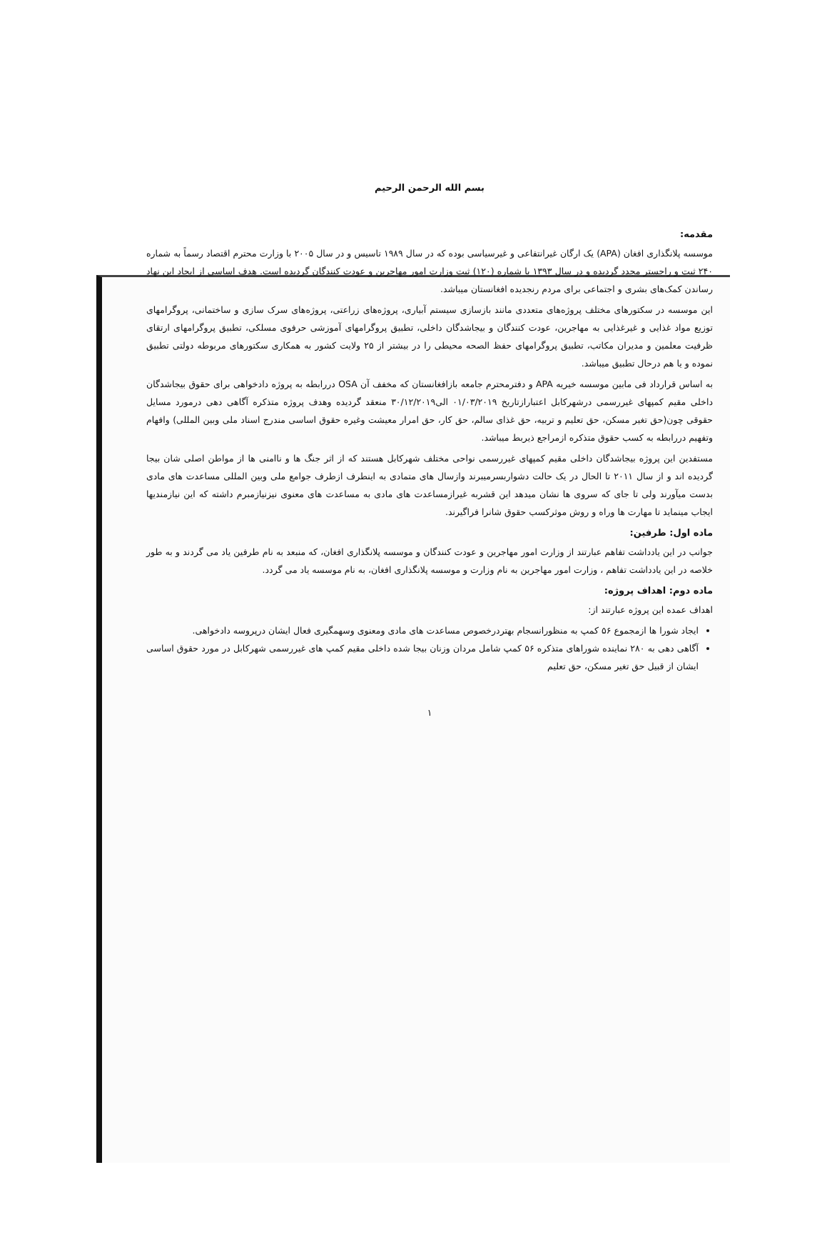بسم الله الرحمن الرحیم
مقدمه:
موسسه پلانگذاری افغان (APA) یک ارگان غیرانتفاعی و غیرسیاسی بوده که در سال ۱۹۸۹ تاسیس و در سال ۲۰۰۵ با وزارت محترم اقتصاد رسماً به شماره ۲۴۰ ثبت و راجستر مجدد گردیده و در سال ۱۳۹۳ با شماره (۱۲۰) ثبت وزارت امور مهاجرین و عودت کنندگان گردیده است. هدف اساسی از ایجاد این نهاد رساندن کمک‌های بشری و اجتماعی برای مردم رنجدیده افغانستان میباشد.
این موسسه در سکتورهای مختلف پروژه‌های متعددی مانند بازسازی سیستم آبیاری، پروژه‌های زراعتی، پروژه‌های سرک سازی و ساختمانی، پروگرامهای توزیع مواد غذایی و غیرغذایی به مهاجرین، عودت کنندگان و بیجاشدگان داخلی، تطبیق پروگرامهای آموزشی حرفوی مسلکی، تطبیق پروگرامهای ارتقای ظرفیت معلمین و مدیران مکاتب، تطبیق پروگرامهای حفظ الصحه محیطی را در بیشتر از ۲۵ ولایت کشور به همکاری سکتورهای مربوطه دولتی تطبیق نموده و یا هم درحال تطبیق میباشد.
به اساس قرارداد فی مابین موسسه خیریه APA و دفترمحترم جامعه بازافغانستان که مخفف آن OSA دررابطه به پروژه دادخواهی برای حقوق بیجاشدگان داخلی مقیم کمپهای غیررسمی درشهرکابل اعتبارازتاریخ ۰۱/۰۳/۲۰۱۹ الی۳۰/۱۲/۲۰۱۹ منعقد گردیده وهدف پروژه متذکره آگاهی دهی درمورد مسایل حقوقی چون(حق تغیر مسکن، حق تعلیم و تربیه، حق غذای سالم، حق کار، حق امرار معیشت وغیره حقوق اساسی مندرج اسناد ملی وبین المللی) وافهام وتفهیم دررابطه به کسب حقوق متذکره ازمراجع ذیربط میباشد.
مستفدین این پروژه بیجاشدگان داخلی مقیم کمپهای غیررسمی نواحی مختلف شهرکابل هستند که از اثر جنگ ها و ناامنی ها از مواطن اصلی شان بیجا گردیده اند و از سال ۲۰۱۱ تا الحال در یک حالت دشواربسرمیبرند وازسال های متمادی به اینطرف ازطرف جوامع ملی وبین المللی مساعدت های مادی بدست میآورند ولی تا جای که سروی ها نشان میدهد این قشربه غیرازمساعدت های مادی به مساعدت های معنوی نیزنیازمبرم داشته که این نیازمندیها ایجاب مینماید تا مهارت ها وراه و روش موثرکسب حقوق شانرا فراگیرند.
ماده اول: طرفین:
جوانب در این یادداشت تفاهم عبارتند از وزارت امور مهاجرین و عودت کنندگان و موسسه پلانگذاری افغان، که منبعد به نام طرفین یاد می گردند و به طور خلاصه در این یادداشت تفاهم ، وزارت امور مهاجرین به نام وزارت و موسسه پلانگذاری افغان، به نام موسسه یاد می گردد.
ماده دوم: اهداف پروژه:
اهداف عمده این پروژه عبارتند از:
ایجاد شورا ها ازمجموع ۵۶ کمپ به منظورانسجام بهتردرخصوص مساعدت های مادی ومعنوی وسهمگیری فعال ایشان درپروسه دادخواهی.
آگاهی دهی به ۲۸۰ نماینده شوراهای متذکره ۵۶ کمپ شامل مردان وزنان بیجا شده داخلی مقیم کمپ های غیررسمی شهرکابل در مورد حقوق اساسی ایشان از قبیل حق تغیر مسکن، حق تعلیم
۱